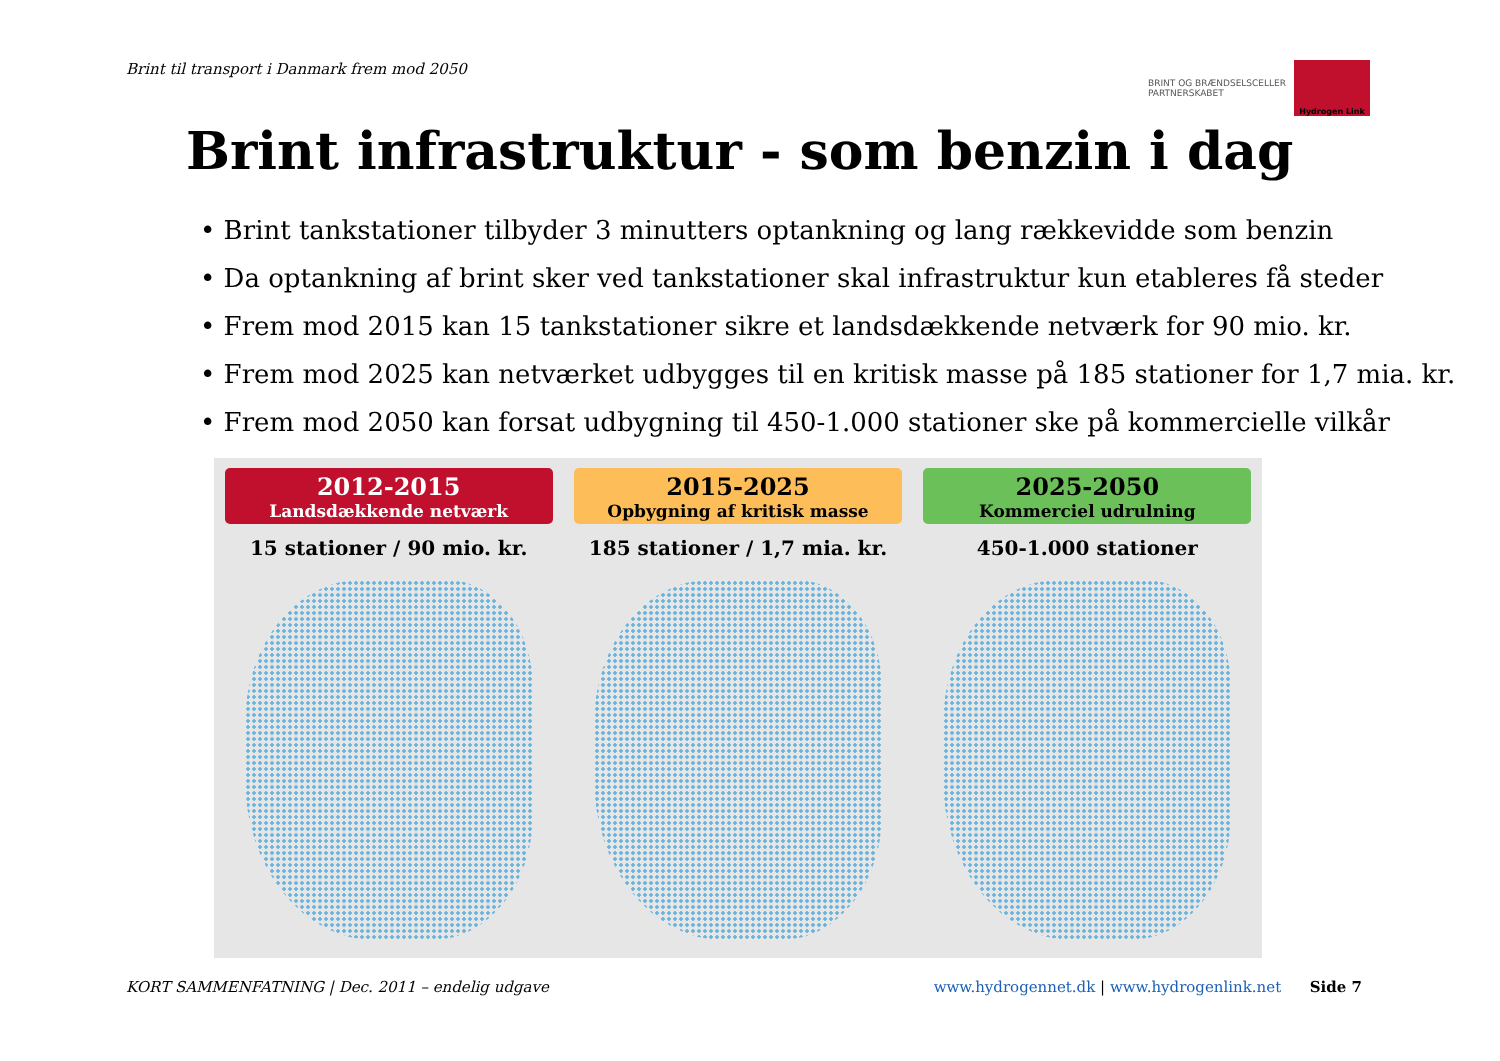Brint til transport i Danmark frem mod 2050
BRINT OG BRÆNDSELSCELLER
PARTNERSKABET
Hydrogen Link
Brint infrastruktur - som benzin i dag
• Brint tankstationer tilbyder 3 minutters optankning og lang rækkevidde som benzin
• Da optankning af brint sker ved tankstationer skal infrastruktur kun etableres få steder
• Frem mod 2015 kan 15 tankstationer sikre et landsdækkende netværk for 90 mio. kr.
• Frem mod 2025 kan netværket udbygges til en kritisk masse på 185 stationer for 1,7 mia. kr.
• Frem mod 2050 kan forsat udbygning til 450-1.000 stationer ske på kommercielle vilkår
2012-2015
Landsdækkende netværk
15 stationer / 90 mio. kr.
2015-2025
Opbygning af kritisk masse
185 stationer / 1,7 mia. kr.
2025-2050
Kommerciel udrulning
450-1.000 stationer
KORT SAMMENFATNING | Dec. 2011 – endelig udgave
www.hydrogennet.dk | www.hydrogenlink.net Side 7